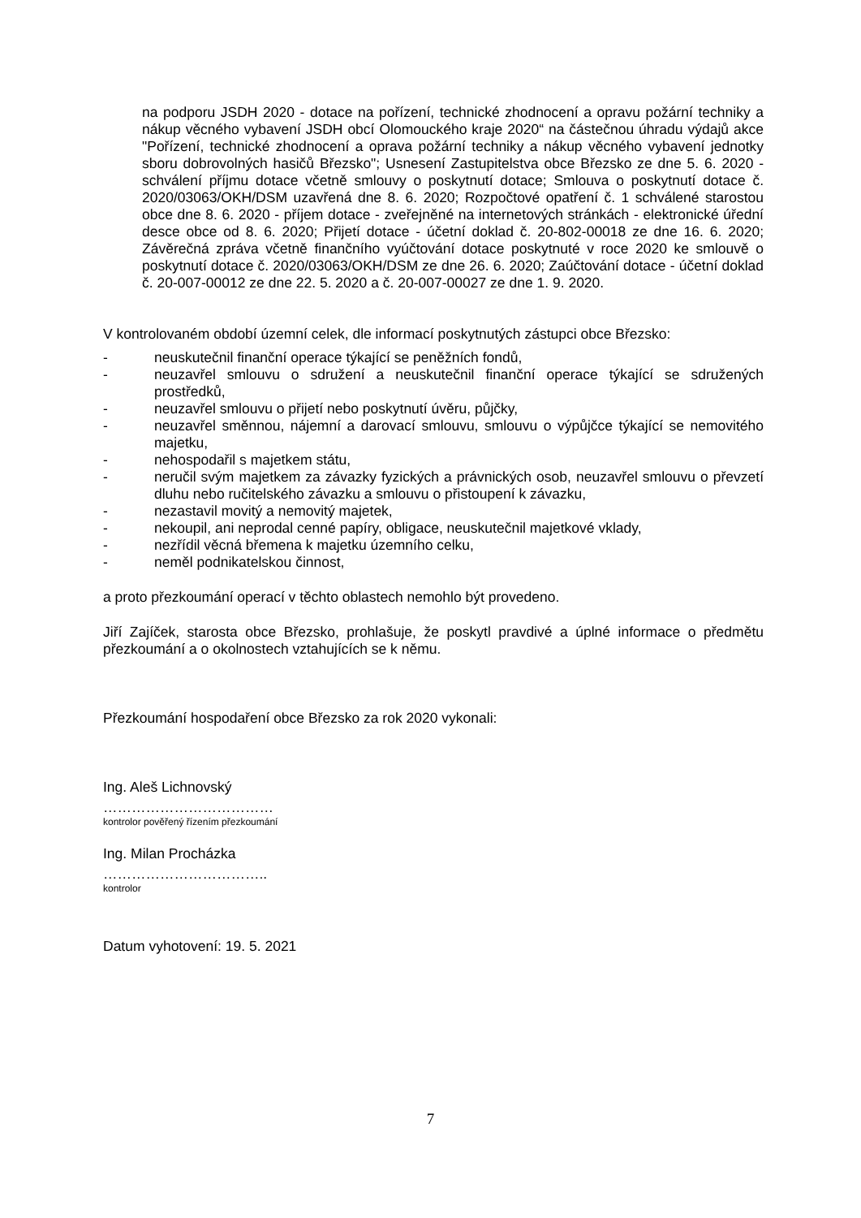na podporu JSDH 2020 - dotace na pořízení, technické zhodnocení a opravu požární techniky a nákup věcného vybavení JSDH obcí Olomouckého kraje 2020“ na částečnou úhradu výdajů akce "Pořízení, technické zhodnocení a oprava požární techniky a nákup věcného vybavení jednotky sboru dobrovolných hasičů Březsko"; Usnesení Zastupitelstva obce Březsko ze dne 5. 6. 2020 - schválení příjmu dotace včetně smlouvy o poskytnutí dotace; Smlouva o poskytnutí dotace č. 2020/03063/OKH/DSM uzavřená dne 8. 6. 2020; Rozpočtové opatření č. 1 schválené starostou obce dne 8. 6. 2020 - příjem dotace - zveřejněné na internetových stránkách - elektronické úřední desce obce od 8. 6. 2020; Přijetí dotace - účetní doklad č. 20-802-00018 ze dne 16. 6. 2020; Závěrečná zpráva včetně finančního vyúčtování dotace poskytnuté v roce 2020 ke smlouvě o poskytnutí dotace č. 2020/03063/OKH/DSM ze dne 26. 6. 2020; Zaúčtování dotace - účetní doklad č. 20-007-00012 ze dne 22. 5. 2020 a č. 20-007-00027 ze dne 1. 9. 2020.
V kontrolovaném období územní celek, dle informací poskytnutých zástupci obce Březsko:
- neuskutečnil finanční operace týkající se peněžních fondů,
- neuzavřel smlouvu o sdružení a neuskutečnil finanční operace týkající se sdružených prostředků,
- neuzavřel smlouvu o přijetí nebo poskytnutí úvěru, půjčky,
- neuzavřel směnnou, nájemní a darovací smlouvu, smlouvu o výpůjčce týkající se nemovitého majetku,
- nehospodařil s majetkem státu,
- neručil svým majetkem za závazky fyzických a právnických osob, neuzavřel smlouvu o převzetí dluhu nebo ručitelského závazku a smlouvu o přistoupení k závazku,
- nezastavil movitý a nemovitý majetek,
- nekoupil, ani neprodal cenné papíry, obligace, neuskutečnil majetkové vklady,
- nezřídil věcná břemena k majetku územního celku,
- neměl podnikatelskou činnost,
a proto přezkoumání operací v těchto oblastech nemohlo být provedeno.
Jiří Zajíček, starosta obce Březsko, prohlašuje, že poskytl pravdivé a úplné informace o předmětu přezkoumání a o okolnostech vztahujících se k němu.
Přezkoumání hospodaření obce Březsko za rok 2020 vykonali:
Ing. Aleš Lichnovský
………………………………
kontrolor pověřený řízením přezkoumání
Ing. Milan Procházka
……………………………..
kontrolor
Datum vyhotovení: 19. 5. 2021
7